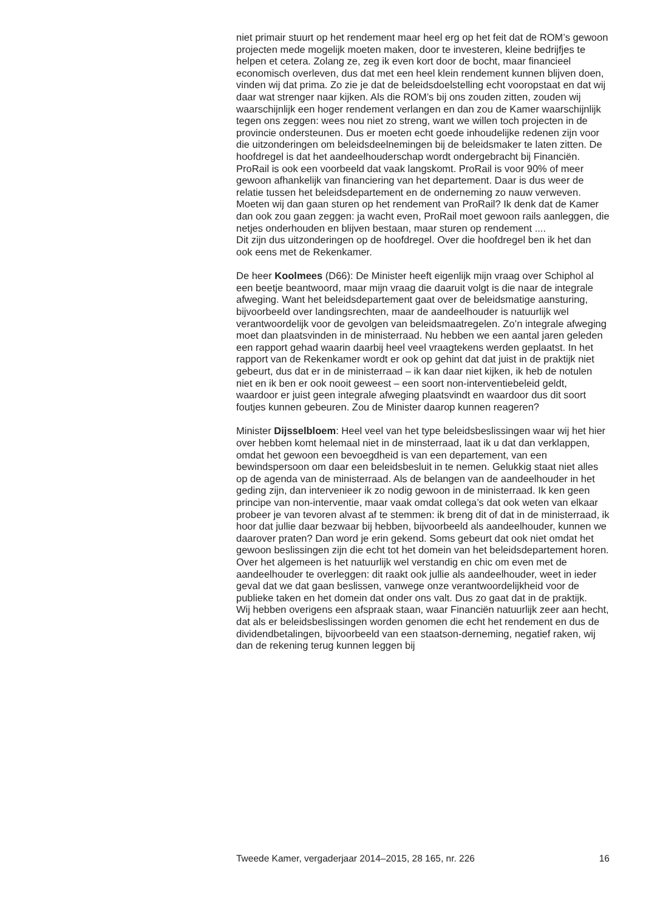niet primair stuurt op het rendement maar heel erg op het feit dat de ROM’s gewoon projecten mede mogelijk moeten maken, door te investeren, kleine bedrijfjes te helpen et cetera. Zolang ze, zeg ik even kort door de bocht, maar financieel economisch overleven, dus dat met een heel klein rendement kunnen blijven doen, vinden wij dat prima. Zo zie je dat de beleidsdoelstelling echt vooropstaat en dat wij daar wat strenger naar kijken. Als die ROM’s bij ons zouden zitten, zouden wij waarschijnlijk een hoger rendement verlangen en dan zou de Kamer waarschijnlijk tegen ons zeggen: wees nou niet zo streng, want we willen toch projecten in de provincie ondersteunen. Dus er moeten echt goede inhoudelijke redenen zijn voor die uitzonderingen om beleidsdeelnemingen bij de beleidsmaker te laten zitten. De hoofdregel is dat het aandeelhouderschap wordt ondergebracht bij Financiën.
ProRail is ook een voorbeeld dat vaak langskomt. ProRail is voor 90% of meer gewoon afhankelijk van financiering van het departement. Daar is dus weer de relatie tussen het beleidsdepartement en de onderneming zo nauw verweven. Moeten wij dan gaan sturen op het rendement van ProRail? Ik denk dat de Kamer dan ook zou gaan zeggen: ja wacht even, ProRail moet gewoon rails aanleggen, die netjes onderhouden en blijven bestaan, maar sturen op rendement ....
Dit zijn dus uitzonderingen op de hoofdregel. Over die hoofdregel ben ik het dan ook eens met de Rekenkamer.
De heer Koolmees (D66): De Minister heeft eigenlijk mijn vraag over Schiphol al een beetje beantwoord, maar mijn vraag die daaruit volgt is die naar de integrale afweging. Want het beleidsdepartement gaat over de beleidsmatige aansturing, bijvoorbeeld over landingsrechten, maar de aandeelhouder is natuurlijk wel verantwoordelijk voor de gevolgen van beleidsmaatregelen. Zo’n integrale afweging moet dan plaatsvinden in de ministerraad. Nu hebben we een aantal jaren geleden een rapport gehad waarin daarbij heel veel vraagtekens werden geplaatst. In het rapport van de Rekenkamer wordt er ook op gehint dat dat juist in de praktijk niet gebeurt, dus dat er in de ministerraad – ik kan daar niet kijken, ik heb de notulen niet en ik ben er ook nooit geweest – een soort non-interventiebeleid geldt, waardoor er juist geen integrale afweging plaatsvindt en waardoor dus dit soort foutjes kunnen gebeuren. Zou de Minister daarop kunnen reageren?
Minister Dijsselbloem: Heel veel van het type beleidsbeslissingen waar wij het hier over hebben komt helemaal niet in de minsterraad, laat ik u dat dan verklappen, omdat het gewoon een bevoegdheid is van een departement, van een bewindspersoon om daar een beleidsbesluit in te nemen. Gelukkig staat niet alles op de agenda van de ministerraad. Als de belangen van de aandeelhouder in het geding zijn, dan intervenieer ik zo nodig gewoon in de ministerraad. Ik ken geen principe van non-interventie, maar vaak omdat collega’s dat ook weten van elkaar probeer je van tevoren alvast af te stemmen: ik breng dit of dat in de ministerraad, ik hoor dat jullie daar bezwaar bij hebben, bijvoorbeeld als aandeelhouder, kunnen we daarover praten? Dan word je erin gekend. Soms gebeurt dat ook niet omdat het gewoon beslissingen zijn die echt tot het domein van het beleidsdepartement horen. Over het algemeen is het natuurlijk wel verstandig en chic om even met de aandeelhouder te overleggen: dit raakt ook jullie als aandeelhouder, weet in ieder geval dat we dat gaan beslissen, vanwege onze verantwoordelijkheid voor de publieke taken en het domein dat onder ons valt. Dus zo gaat dat in de praktijk.
Wij hebben overigens een afspraak staan, waar Financiën natuurlijk zeer aan hecht, dat als er beleidsbeslissingen worden genomen die echt het rendement en dus de dividendbetalingen, bijvoorbeeld van een staatson-derneming, negatief raken, wij dan de rekening terug kunnen leggen bij
Tweede Kamer, vergaderjaar 2014–2015, 28 165, nr. 226 16